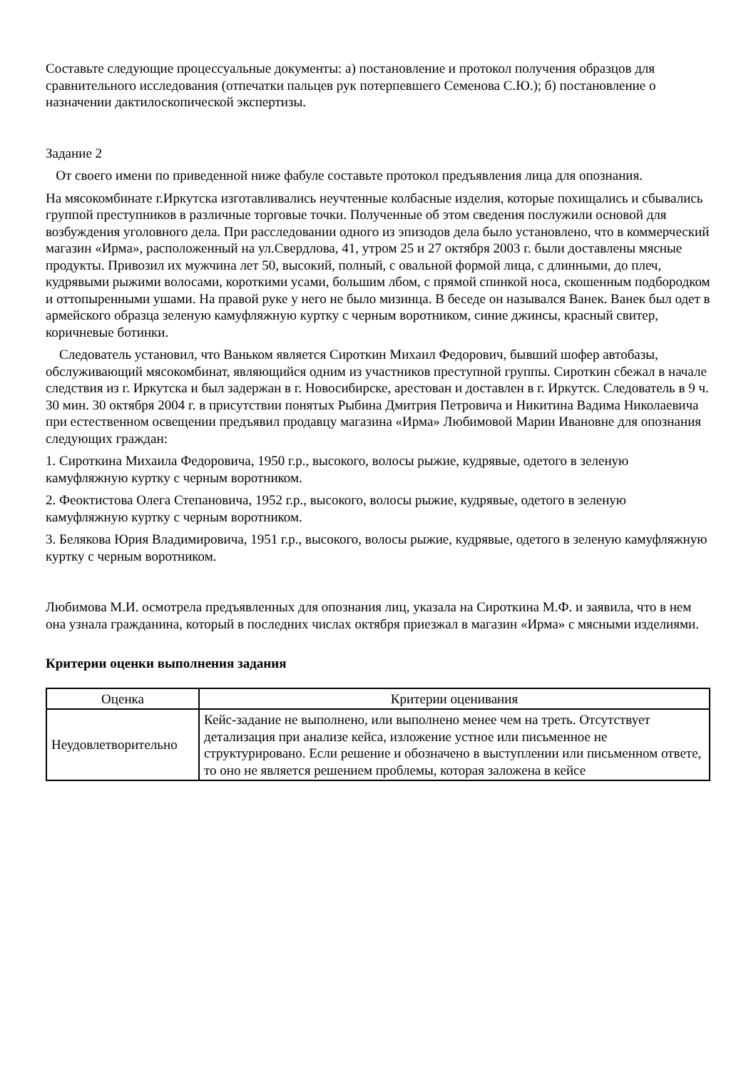Составьте следующие процессуальные документы: а) постановление и протокол получения образцов для сравнительного исследования (отпечатки пальцев рук потерпевшего Семенова С.Ю.); б) постановление о назначении дактилоскопической экспертизы.
Задание 2
От своего имени по приведенной ниже фабуле составьте протокол предъявления лица для опознания.
На мясокомбинате г.Иркутска изготавливались неучтенные колбасные изделия, которые похищались и сбывались группой преступников в различные торговые точки. Полученные об этом сведения послужили основой для возбуждения уголовного дела. При расследовании одного из эпизодов дела было установлено, что в коммерческий магазин «Ирма», расположенный на ул.Свердлова, 41, утром 25 и 27 октября 2003 г. были доставлены мясные продукты. Привозил их мужчина лет 50, высокий, полный, с овальной формой лица, с длинными, до плеч, кудрявыми рыжими волосами, короткими усами, большим лбом, с прямой спинкой носа, скошенным подбородком и оттопыренными ушами. На правой руке у него не было мизинца. В беседе он назывался Ванек. Ванек был одет в армейского образца зеленую камуфляжную куртку с черным воротником, синие джинсы, красный свитер, коричневые ботинки.
Следователь установил, что Ваньком является Сироткин Михаил Федорович, бывший шофер автобазы, обслуживающий мясокомбинат, являющийся одним из участников преступной группы. Сироткин сбежал в начале следствия из г. Иркутска и был задержан в г. Новосибирске, арестован и доставлен в г. Иркутск. Следователь в 9 ч. 30 мин. 30 октября 2004 г. в присутствии понятых Рыбина Дмитрия Петровича и Никитина Вадима Николаевича при естественном освещении предъявил продавцу магазина «Ирма» Любимовой Марии Ивановне для опознания следующих граждан:
1. Сироткина Михаила Федоровича, 1950 г.р., высокого, волосы рыжие, кудрявые, одетого в зеленую камуфляжную куртку с черным воротником.
2. Феоктистова Олега Степановича, 1952 г.р., высокого, волосы рыжие, кудрявые, одетого в зеленую камуфляжную куртку с черным воротником.
3. Белякова Юрия Владимировича, 1951 г.р., высокого, волосы рыжие, кудрявые, одетого в зеленую камуфляжную куртку с черным воротником.
Любимова М.И. осмотрела предъявленных для опознания лиц, указала на Сироткина М.Ф. и заявила, что в нем она узнала гражданина, который в последних числах октября приезжал в магазин «Ирма» с мясными изделиями.
Критерии оценки выполнения задания
| Оценка | Критерии оценивания |
| --- | --- |
| Неудовлетворительно | Кейс-задание не выполнено, или выполнено менее чем на треть. Отсутствует детализация при анализе кейса, изложение устное или письменное не структурировано. Если решение и обозначено в выступлении или письменном ответе, то оно не является решением проблемы, которая заложена в кейсе |